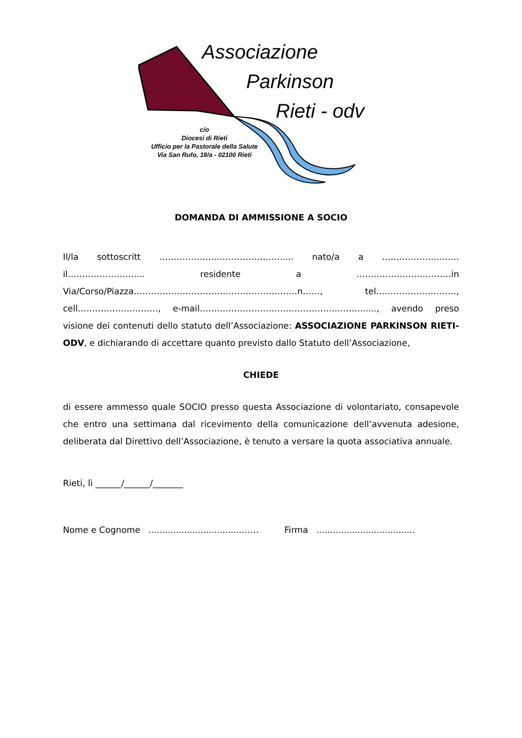Associazione
Parkinson
Rieti - odv
c/o
Diocesi di Rieti
Ufficio per la Pastorale della Salute
Via San Rufo, 18/a - 02100 Rieti
DOMANDA DI AMMISSIONE A SOCIO
Il/la sottoscritt ……………………………………..... nato/a a …………………..…. il……………………... residente a ……………………………in Via/Corso/Piazza…………………………………………………n……, tel………………………., cell………………………., e-mail………………………………………….……......., avendo preso visione dei contenuti dello statuto dell’Associazione: ASSOCIAZIONE PARKINSON RIETI-ODV, e dichiarando di accettare quanto previsto dallo Statuto dell’Associazione,
CHIEDE
di essere ammesso quale SOCIO presso questa Associazione di volontariato, consapevole che entro una settimana dal ricevimento della comunicazione dell’avvenuta adesione, deliberata dal Direttivo dell’Associazione, è tenuto a versare la quota associativa annuale.
Rieti, lì ______/______/_______
Nome e Cognome ..................................…… Firma ....................................